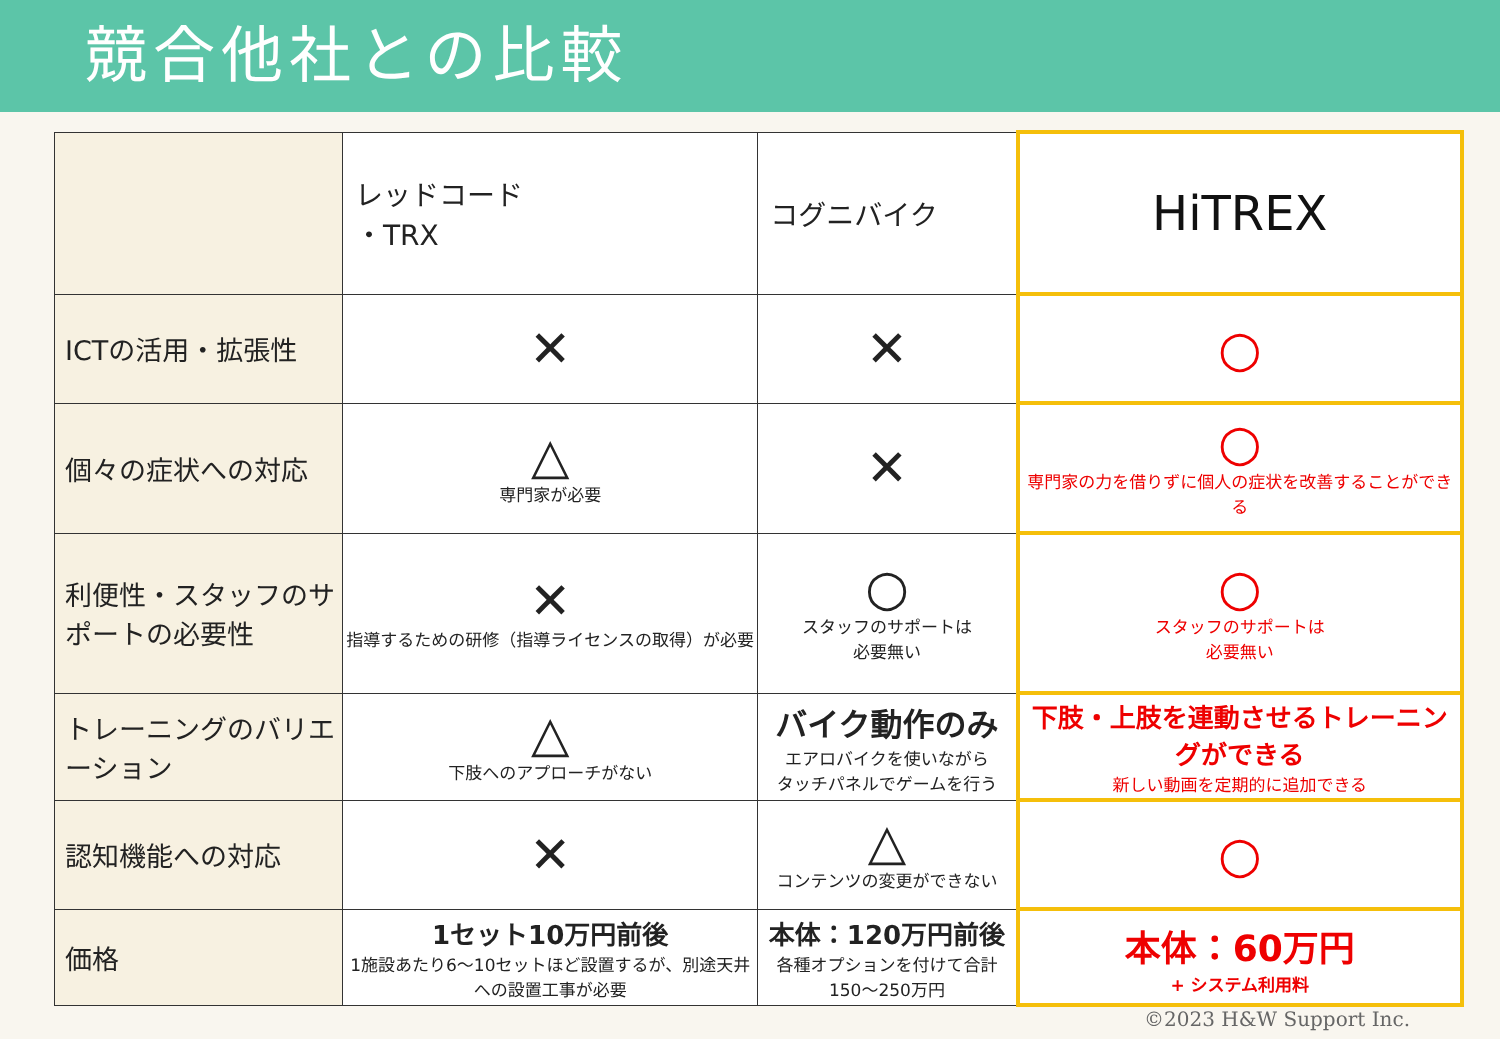競合他社との比較
| | レッドコード ・TRX | コグニバイク | HiTREX |
| ICTの活用・拡張性 | ✕ | ✕ | ○ |
| 個々の症状への対応 | △ 専門家が必要 | ✕ | ○ 専門家の力を借りずに個人の症状を改善することができる |
| 利便性・スタッフのサポートの必要性 | ✕ 指導するための研修（指導ライセンスの取得）が必要 | ○ スタッフのサポートは 必要無い | ○ スタッフのサポートは 必要無い |
| トレーニングのバリエーション | △ 下肢へのアプローチがない | バイク動作のみ エアロバイクを使いながら タッチパネルでゲームを行う | 下肢・上肢を連動させるトレーニングができる 新しい動画を定期的に追加できる |
| 認知機能への対応 | ✕ | △ コンテンツの変更ができない | ○ |
| 価格 | 1セット10万円前後 1施設あたり6〜10セットほど設置するが、別途天井への設置工事が必要 | 本体：120万円前後 各種オプションを付けて合計150〜250万円 | 本体：60万円 + システム利用料 |
©2023 H&W Support Inc.